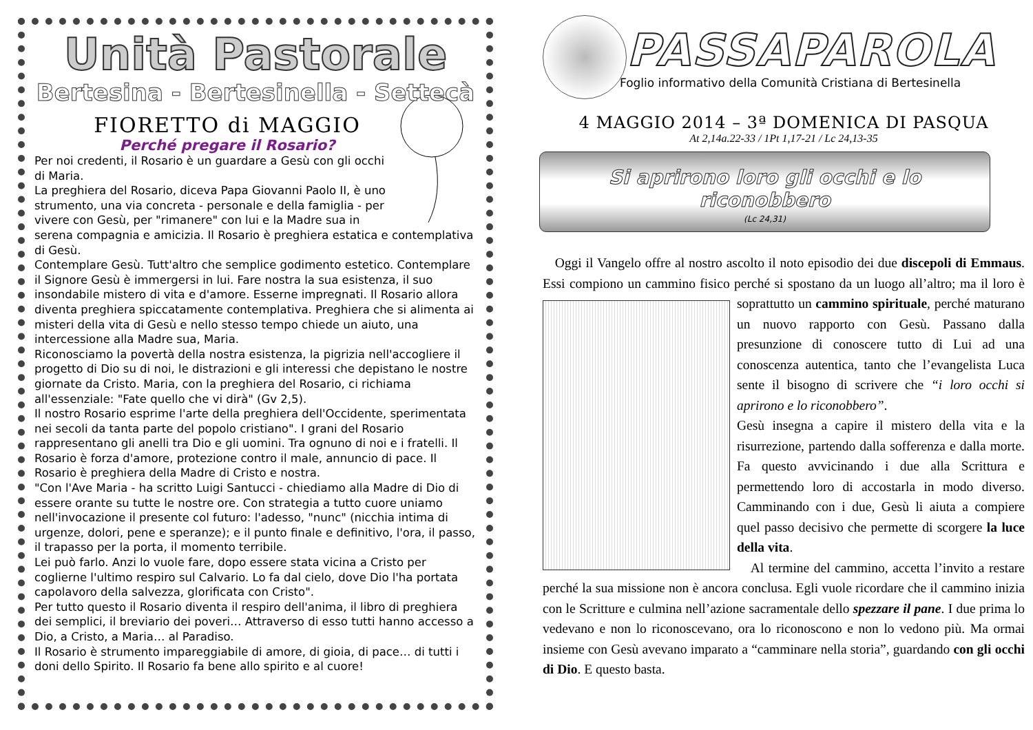Unità Pastorale
Bertesina - Bertesinella - Settecà
FIORETTO di MAGGIO
Perché pregare il Rosario?
Per noi credenti, il Rosario è un guardare a Gesù con gli occhi di Maria.
La preghiera del Rosario, diceva Papa Giovanni Paolo II, è uno strumento, una via concreta - personale e della famiglia - per vivere con Gesù, per "rimanere" con lui e la Madre sua in serena compagnia e amicizia. Il Rosario è preghiera estatica e contemplativa di Gesù.
Contemplare Gesù. Tutt'altro che semplice godimento estetico. Contemplare il Signore Gesù è immergersi in lui. Fare nostra la sua esistenza, il suo insondabile mistero di vita e d'amore. Esserne impregnati. Il Rosario allora diventa preghiera spiccatamente contemplativa. Preghiera che si alimenta ai misteri della vita di Gesù e nello stesso tempo chiede un aiuto, una intercessione alla Madre sua, Maria.
Riconosciamo la povertà della nostra esistenza, la pigrizia nell'accogliere il progetto di Dio su di noi, le distrazioni e gli interessi che depistano le nostre giornate da Cristo. Maria, con la preghiera del Rosario, ci richiama all'essenziale: "Fate quello che vi dirà" (Gv 2,5).
Il nostro Rosario esprime l'arte della preghiera dell'Occidente, sperimentata nei secoli da tanta parte del popolo cristiano". I grani del Rosario rappresentano gli anelli tra Dio e gli uomini. Tra ognuno di noi e i fratelli. Il Rosario è forza d'amore, protezione contro il male, annuncio di pace. Il Rosario è preghiera della Madre di Cristo e nostra.
"Con l'Ave Maria - ha scritto Luigi Santucci - chiediamo alla Madre di Dio di essere orante su tutte le nostre ore. Con strategia a tutto cuore uniamo nell'invocazione il presente col futuro: l'adesso, "nunc" (nicchia intima di urgenze, dolori, pene e speranze); e il punto finale e definitivo, l'ora, il passo, il trapasso per la porta, il momento terribile.
Lei può farlo. Anzi lo vuole fare, dopo essere stata vicina a Cristo per coglierne l'ultimo respiro sul Calvario. Lo fa dal cielo, dove Dio l'ha portata capolavoro della salvezza, glorificata con Cristo".
Per tutto questo il Rosario diventa il respiro dell'anima, il libro di preghiera dei semplici, il breviario dei poveri… Attraverso di esso tutti hanno accesso a Dio, a Cristo, a Maria… al Paradiso.
Il Rosario è strumento impareggiabile di amore, di gioia, di pace… di tutti i doni dello Spirito. Il Rosario fa bene allo spirito e al cuore!
PASSAPAROLA
Foglio informativo della Comunità Cristiana di Bertesinella
4 MAGGIO 2014 – 3ª DOMENICA DI PASQUA
At 2,14a.22-33 / 1Pt 1,17-21 / Lc 24,13-35
Si aprirono loro gli occhi e lo riconobbero
(Lc 24,31)
Oggi il Vangelo offre al nostro ascolto il noto episodio dei due discepoli di Emmaus. Essi compiono un cammino fisico perché si spostano da un luogo all’altro; ma il loro è soprattutto un cammino spirituale, perché maturano un nuovo rapporto con Gesù. Passano dalla presunzione di conoscere tutto di Lui ad una conoscenza autentica, tanto che l’evangelista Luca sente il bisogno di scrivere che “i loro occhi si aprirono e lo riconobbero”.
Gesù insegna a capire il mistero della vita e la risurrezione, partendo dalla sofferenza e dalla morte. Fa questo avvicinando i due alla Scrittura e permettendo loro di accostarla in modo diverso. Camminando con i due, Gesù li aiuta a compiere quel passo decisivo che permette di scorgere la luce della vita.
Al termine del cammino, accetta l’invito a restare perché la sua missione non è ancora conclusa. Egli vuole ricordare che il cammino inizia con le Scritture e culmina nell’azione sacramentale dello spezzare il pane. I due prima lo vedevano e non lo riconoscevano, ora lo riconoscono e non lo vedono più. Ma ormai insieme con Gesù avevano imparato a “camminare nella storia”, guardando con gli occhi di Dio. E questo basta.